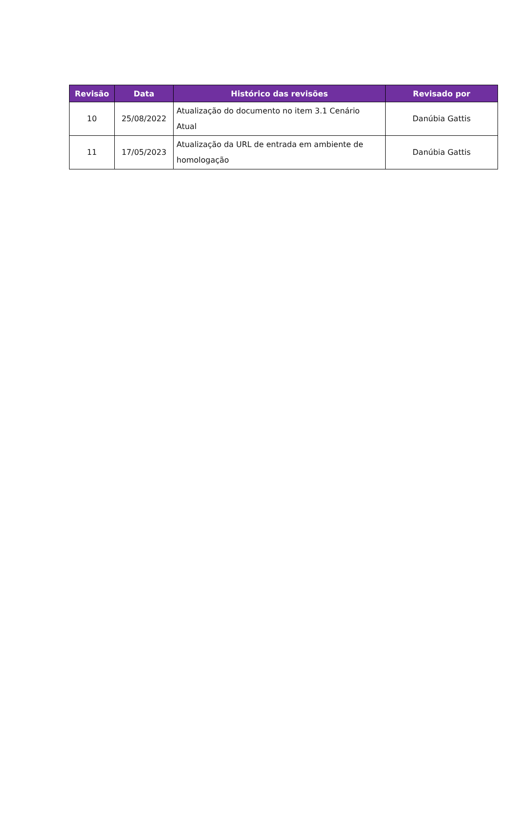| Revisão | Data | Histórico das revisões | Revisado por |
| --- | --- | --- | --- |
| 10 | 25/08/2022 | Atualização do documento no item 3.1 Cenário Atual | Danúbia Gattis |
| 11 | 17/05/2023 | Atualização da URL de entrada em ambiente de homologação | Danúbia Gattis |